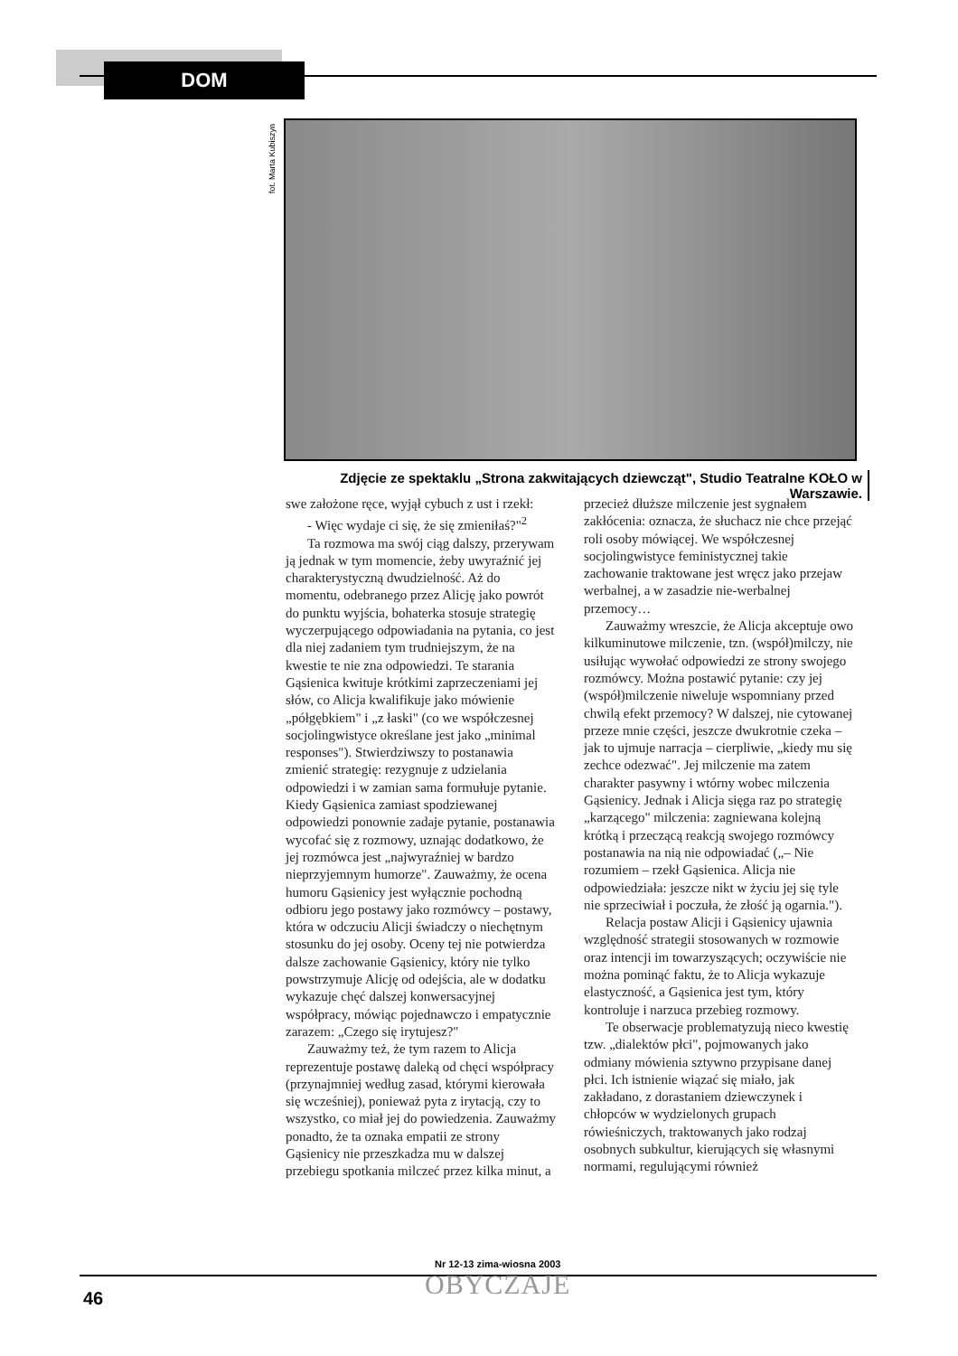DOM
fot. Marta Kubiszyn
Zdjęcie ze spektaklu „Strona zakwitających dziewcząt", Studio Teatralne KOŁO w Warszawie.
swe założone ręce, wyjął cybuch z ust i rzekł:
- Więc wydaje ci się, że się zmieniłaś?"<sup>2</sup>
Ta rozmowa ma swój ciąg dalszy, przerywam ją jednak w tym momencie, żeby uwyraźnić jej charakterystyczną dwudzielność. Aż do momentu, odebranego przez Alicję jako powrót do punktu wyjścia, bohaterka stosuje strategię wyczerpującego odpowiadania na pytania, co jest dla niej zadaniem tym trudniejszym, że na kwestie te nie zna odpowiedzi. Te starania Gąsienica kwituje krótkimi zaprzeczeniami jej słów, co Alicja kwalifikuje jako mówienie „półgębkiem" i „z łaski" (co we współczesnej socjolingwistyce określane jest jako „minimal responses"). Stwierdziwszy to postanawia zmienić strategię: rezygnuje z udzielania odpowiedzi i w zamian sama formułuje pytanie. Kiedy Gąsienica zamiast spodziewanej odpowiedzi ponownie zadaje pytanie, postanawia wycofać się z rozmowy, uznając dodatkowo, że jej rozmówca jest „najwyraźniej w bardzo nieprzyjemnym humorze". Zauważmy, że ocena humoru Gąsienicy jest wyłącznie pochodną odbioru jego postawy jako rozmówcy – postawy, która w odczuciu Alicji świadczy o niechętnym stosunku do jej osoby. Oceny tej nie potwierdza dalsze zachowanie Gąsienicy, który nie tylko powstrzymuje Alicję od odejścia, ale w dodatku wykazuje chęć dalszej konwersacyjnej współpracy, mówiąc pojednawczo i empatycznie zarazem: „Czego się irytujesz?"
Zauważmy też, że tym razem to Alicja reprezentuje postawę daleką od chęci współpracy (przynajmniej według zasad, którymi kierowała się wcześniej), ponieważ pyta z irytacją, czy to wszystko, co miał jej do powiedzenia. Zauważmy ponadto, że ta oznaka empatii ze strony Gąsienicy nie przeszkadza mu w dalszej przebiegu spotkania milczeć przez kilka minut, a przecież dłuższe milczenie jest sygnałem zakłócenia: oznacza, że słuchacz nie chce przejąć roli osoby mówiącej. We współczesnej socjolingwistyce feministycznej takie zachowanie traktowane jest wręcz jako przejaw werbalnej, a w zasadzie nie-werbalnej przemocy…
Zauważmy wreszcie, że Alicja akceptuje owo kilkuminutowe milczenie, tzn. (współ)milczy, nie usiłując wywołać odpowiedzi ze strony swojego rozmówcy. Można postawić pytanie: czy jej (współ)milczenie niweluje wspomniany przed chwilą efekt przemocy? W dalszej, nie cytowanej przeze mnie części, jeszcze dwukrotnie czeka – jak to ujmuje narracja – cierpliwie, „kiedy mu się zechce odezwać". Jej milczenie ma zatem charakter pasywny i wtórny wobec milczenia Gąsienicy. Jednak i Alicja sięga raz po strategię „karzącego" milczenia: zagniewana kolejną krótką i przeczącą reakcją swojego rozmówcy postanawia na nią nie odpowiadać („– Nie rozumiem – rzekł Gąsienica. Alicja nie odpowiedziała: jeszcze nikt w życiu jej się tyle nie sprzeciwiał i poczuła, że złość ją ogarnia.").
Relacja postaw Alicji i Gąsienicy ujawnia względność strategii stosowanych w rozmowie oraz intencji im towarzyszących; oczywiście nie można pominąć faktu, że to Alicja wykazuje elastyczność, a Gąsienica jest tym, który kontroluje i narzuca przebieg rozmowy.
Te obserwacje problematyzują nieco kwestię tzw. „dialektów płci", pojmowanych jako odmiany mówienia sztywno przypisane danej płci. Ich istnienie wiązać się miało, jak zakładano, z dorastaniem dziewczynek i chłopców w wydzielonych grupach rówieśniczych, traktowanych jako rodzaj osobnych subkultur, kierujących się własnymi normami, regulującymi również
46
Nr 12-13 zima-wiosna 2003
OBYCZAJE